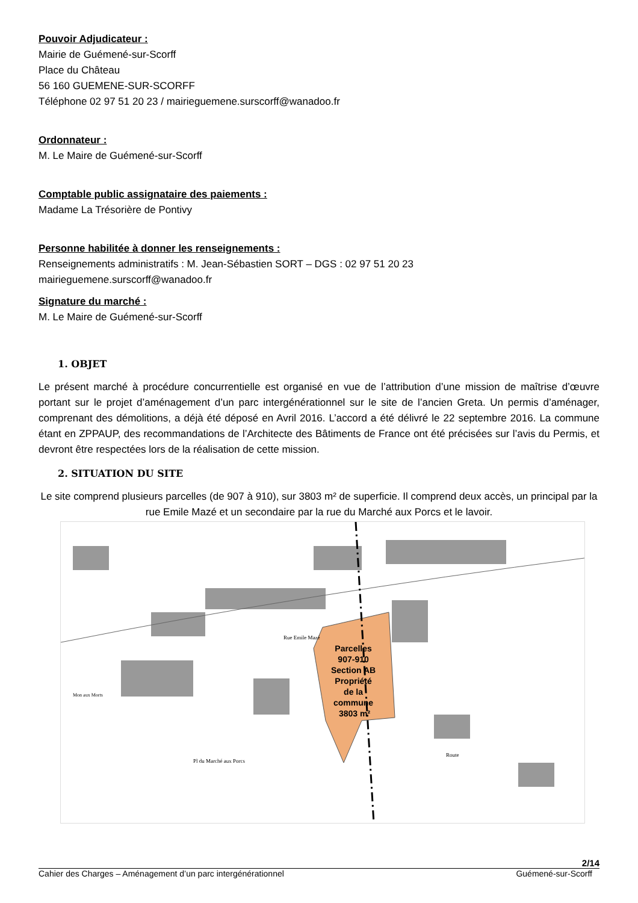Pouvoir Adjudicateur :
Mairie de Guémené-sur-Scorff
Place du Château
56 160 GUEMENE-SUR-SCORFF
Téléphone 02 97 51 20 23 / mairieguemene.surscorff@wanadoo.fr
Ordonnateur :
M. Le Maire de Guémené-sur-Scorff
Comptable public assignataire des paiements :
Madame La Trésorière de Pontivy
Personne habilitée à donner les renseignements :
Renseignements administratifs : M. Jean-Sébastien SORT – DGS : 02 97 51 20 23
mairieguemene.surscorff@wanadoo.fr
Signature du marché :
M. Le Maire de Guémené-sur-Scorff
1. OBJET
Le présent marché à procédure concurrentielle est organisé en vue de l’attribution d’une mission de maîtrise d’œuvre portant sur le projet d’aménagement d’un parc intergénérationnel sur le site de l’ancien Greta. Un permis d’aménager, comprenant des démolitions, a déjà été déposé en Avril 2016. L’accord a été délivré le 22 septembre 2016. La commune étant en ZPPAUP, des recommandations de l’Architecte des Bâtiments de France ont été précisées sur l’avis du Permis, et devront être respectées lors de la réalisation de cette mission.
2. SITUATION DU SITE
Le site comprend plusieurs parcelles (de 907 à 910), sur 3803 m² de superficie. Il comprend deux accès, un principal par la rue Emile Mazé et un secondaire par la rue du Marché aux Porcs et le lavoir.
Parcelles 907-910 Section AB Propriété de la commune 3803 m²
Rue Emile Mazé
Pl du Marché aux Porcs
Route
Mon aux Morts
2/14
Cahier des Charges – Aménagement d’un parc intergénérationnel Guémené-sur-Scorff